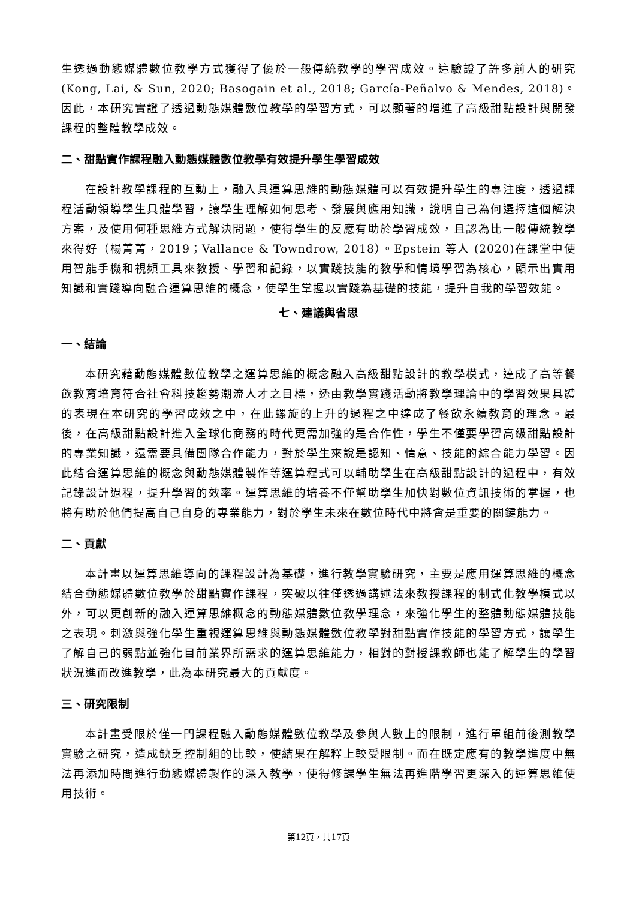生透過動態媒體數位教學方式獲得了優於一般傳統教學的學習成效。這驗證了許多前人的研究 (Kong, Lai, & Sun, 2020; Basogain et al., 2018; García-Peñalvo & Mendes, 2018)。因此，本研究實證了透過動態媒體數位教學的學習方式，可以顯著的增進了高級甜點設計與開發課程的整體教學成效。
二、甜點實作課程融入動態媒體數位教學有效提升學生學習成效
在設計教學課程的互動上，融入具運算思維的動態媒體可以有效提升學生的專注度，透過課程活動領導學生具體學習，讓學生理解如何思考、發展與應用知識，說明自己為何選擇這個解決方案，及使用何種思維方式解決問題，使得學生的反應有助於學習成效，且認為比一般傳統教學來得好（楊菁菁，2019；Vallance & Towndrow, 2018）。Epstein 等人 (2020)在課堂中使用智能手機和視頻工具來教授、學習和記錄，以實踐技能的教學和情境學習為核心，顯示出實用知識和實踐導向融合運算思維的概念，使學生掌握以實踐為基礎的技能，提升自我的學習效能。
七、建議與省思
一、結論
本研究藉動態媒體數位教學之運算思維的概念融入高級甜點設計的教學模式，達成了高等餐飲教育培育符合社會科技趨勢潮流人才之目標，透由教學實踐活動將教學理論中的學習效果具體的表現在本研究的學習成效之中，在此螺旋的上升的過程之中達成了餐飲永續教育的理念。最後，在高級甜點設計進入全球化商務的時代更需加強的是合作性，學生不僅要學習高級甜點設計的專業知識，還需要具備團隊合作能力，對於學生來說是認知、情意、技能的綜合能力學習。因此結合運算思維的概念與動態媒體製作等運算程式可以輔助學生在高級甜點設計的過程中，有效記錄設計過程，提升學習的效率。運算思維的培養不僅幫助學生加快對數位資訊技術的掌握，也將有助於他們提高自己自身的專業能力，對於學生未來在數位時代中將會是重要的關鍵能力。
二、貢獻
本計畫以運算思維導向的課程設計為基礎，進行教學實驗研究，主要是應用運算思維的概念結合動態媒體數位教學於甜點實作課程，突破以往僅透過講述法來教授課程的制式化教學模式以外，可以更創新的融入運算思維概念的動態媒體數位教學理念，來強化學生的整體動態媒體技能之表現。刺激與強化學生重視運算思維與動態媒體數位教學對甜點實作技能的學習方式，讓學生了解自己的弱點並強化目前業界所需求的運算思維能力，相對的對授課教師也能了解學生的學習狀況進而改進教學，此為本研究最大的貢獻度。
三、研究限制
本計畫受限於僅一門課程融入動態媒體數位教學及參與人數上的限制，進行單組前後測教學實驗之研究，造成缺乏控制組的比較，使結果在解釋上較受限制。而在既定應有的教學進度中無法再添加時間進行動態媒體製作的深入教學，使得修課學生無法再進階學習更深入的運算思維使用技術。
第12頁，共17頁